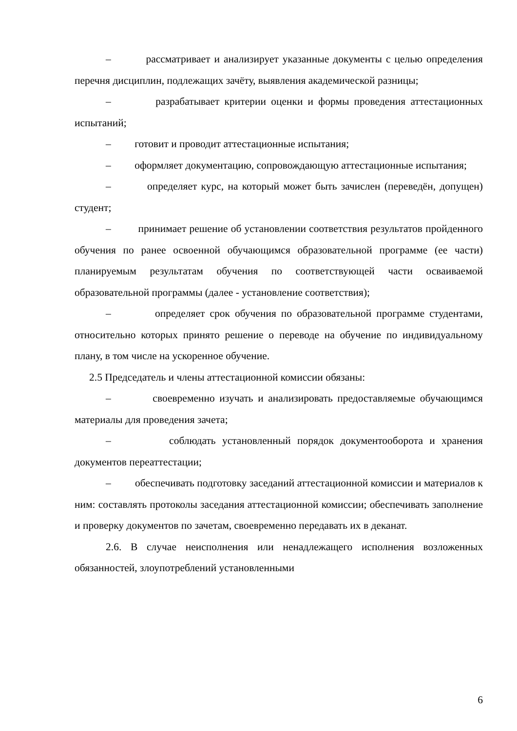– рассматривает и анализирует указанные документы с целью определения перечня дисциплин, подлежащих зачёту, выявления академической разницы;
– разрабатывает критерии оценки и формы проведения аттестационных испытаний;
– готовит и проводит аттестационные испытания;
– оформляет документацию, сопровождающую аттестационные испытания;
– определяет курс, на который может быть зачислен (переведён, допущен) студент;
– принимает решение об установлении соответствия результатов пройденного обучения по ранее освоенной обучающимся образовательной программе (ее части) планируемым результатам обучения по соответствующей части осваиваемой образовательной программы (далее - установление соответствия);
– определяет срок обучения по образовательной программе студентами, относительно которых принято решение о переводе на обучение по индивидуальному плану, в том числе на ускоренное обучение.
2.5 Председатель и члены аттестационной комиссии обязаны:
– своевременно изучать и анализировать предоставляемые обучающимся материалы для проведения зачета;
– соблюдать установленный порядок документооборота и хранения документов переаттестации;
– обеспечивать подготовку заседаний аттестационной комиссии и материалов к ним: составлять протоколы заседания аттестационной комиссии; обеспечивать заполнение и проверку документов по зачетам, своевременно передавать их в деканат.
2.6. В случае неисполнения или ненадлежащего исполнения возложенных обязанностей, злоупотреблений установленными
6